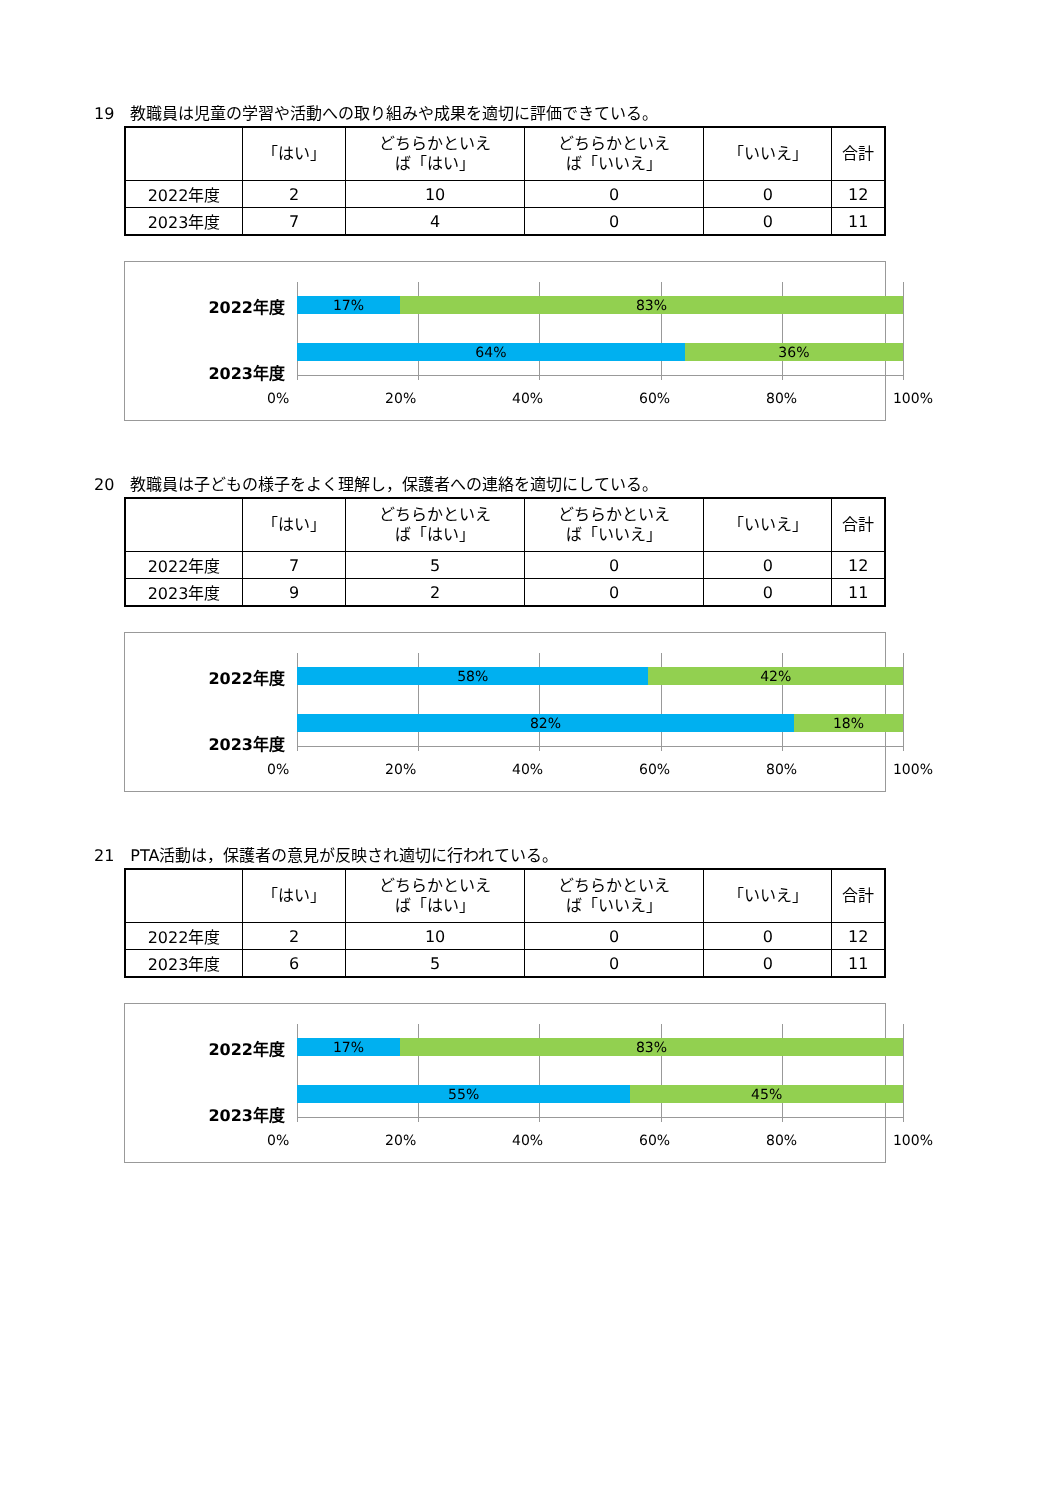19　教職員は児童の学習や活動への取り組みや成果を適切に評価できている。
| | 「はい」 | どちらかといえ ば「はい」 | どちらかといえ ば「いいえ」 | 「いいえ」 | 合計 |
| --- | --- | --- | --- | --- | --- |
| 2022年度 | 2 | 10 | 0 | 0 | 12 |
| 2023年度 | 7 | 4 | 0 | 0 | 11 |
2022年度
17% 83%
64% 36%
2023年度
0% 20% 40% 60% 80% 100%
20　教職員は子どもの様子をよく理解し，保護者への連絡を適切にしている。
| | 「はい」 | どちらかといえ ば「はい」 | どちらかといえ ば「いいえ」 | 「いいえ」 | 合計 |
| --- | --- | --- | --- | --- | --- |
| 2022年度 | 7 | 5 | 0 | 0 | 12 |
| 2023年度 | 9 | 2 | 0 | 0 | 11 |
2022年度
58% 42%
82% 18%
2023年度
0% 20% 40% 60% 80% 100%
21　PTA活動は，保護者の意見が反映され適切に行われている。
| | 「はい」 | どちらかといえ ば「はい」 | どちらかといえ ば「いいえ」 | 「いいえ」 | 合計 |
| --- | --- | --- | --- | --- | --- |
| 2022年度 | 2 | 10 | 0 | 0 | 12 |
| 2023年度 | 6 | 5 | 0 | 0 | 11 |
2022年度
17% 83%
55% 45%
2023年度
0% 20% 40% 60% 80% 100%